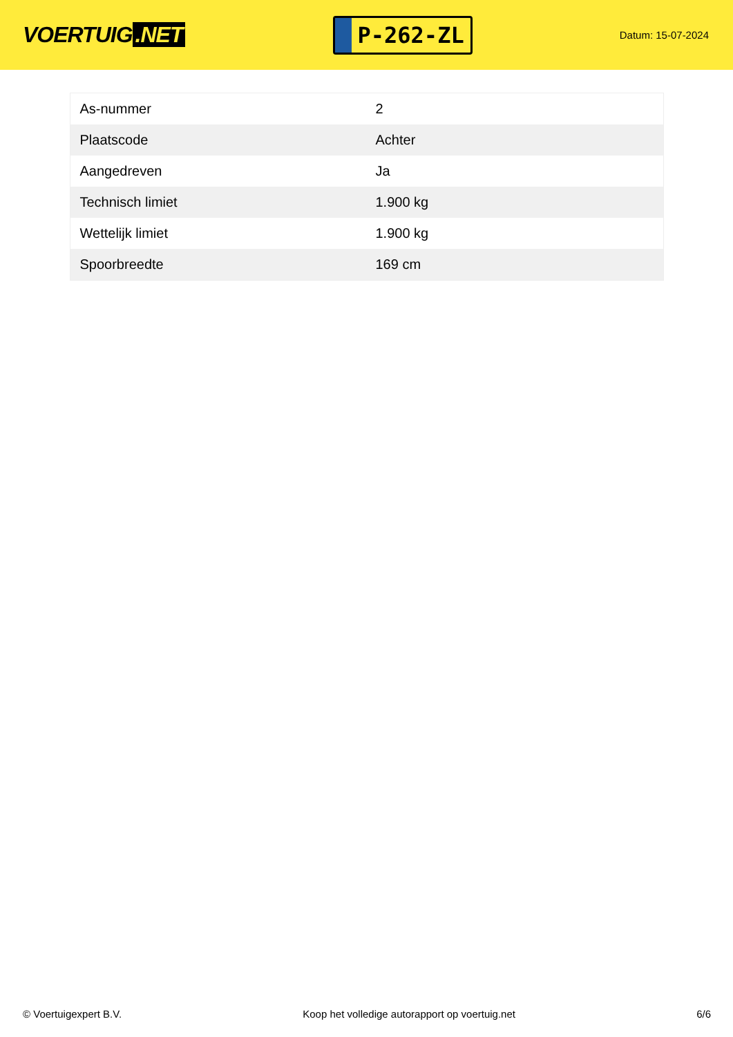VOERTUIG.NET
P-262-ZL
Datum: 15-07-2024
| As-nummer | 2 |
| Plaatscode | Achter |
| Aangedreven | Ja |
| Technisch limiet | 1.900 kg |
| Wettelijk limiet | 1.900 kg |
| Spoorbreedte | 169 cm |
© Voertuigexpert B.V. Koop het volledige autorapport op voertuig.net 6/6